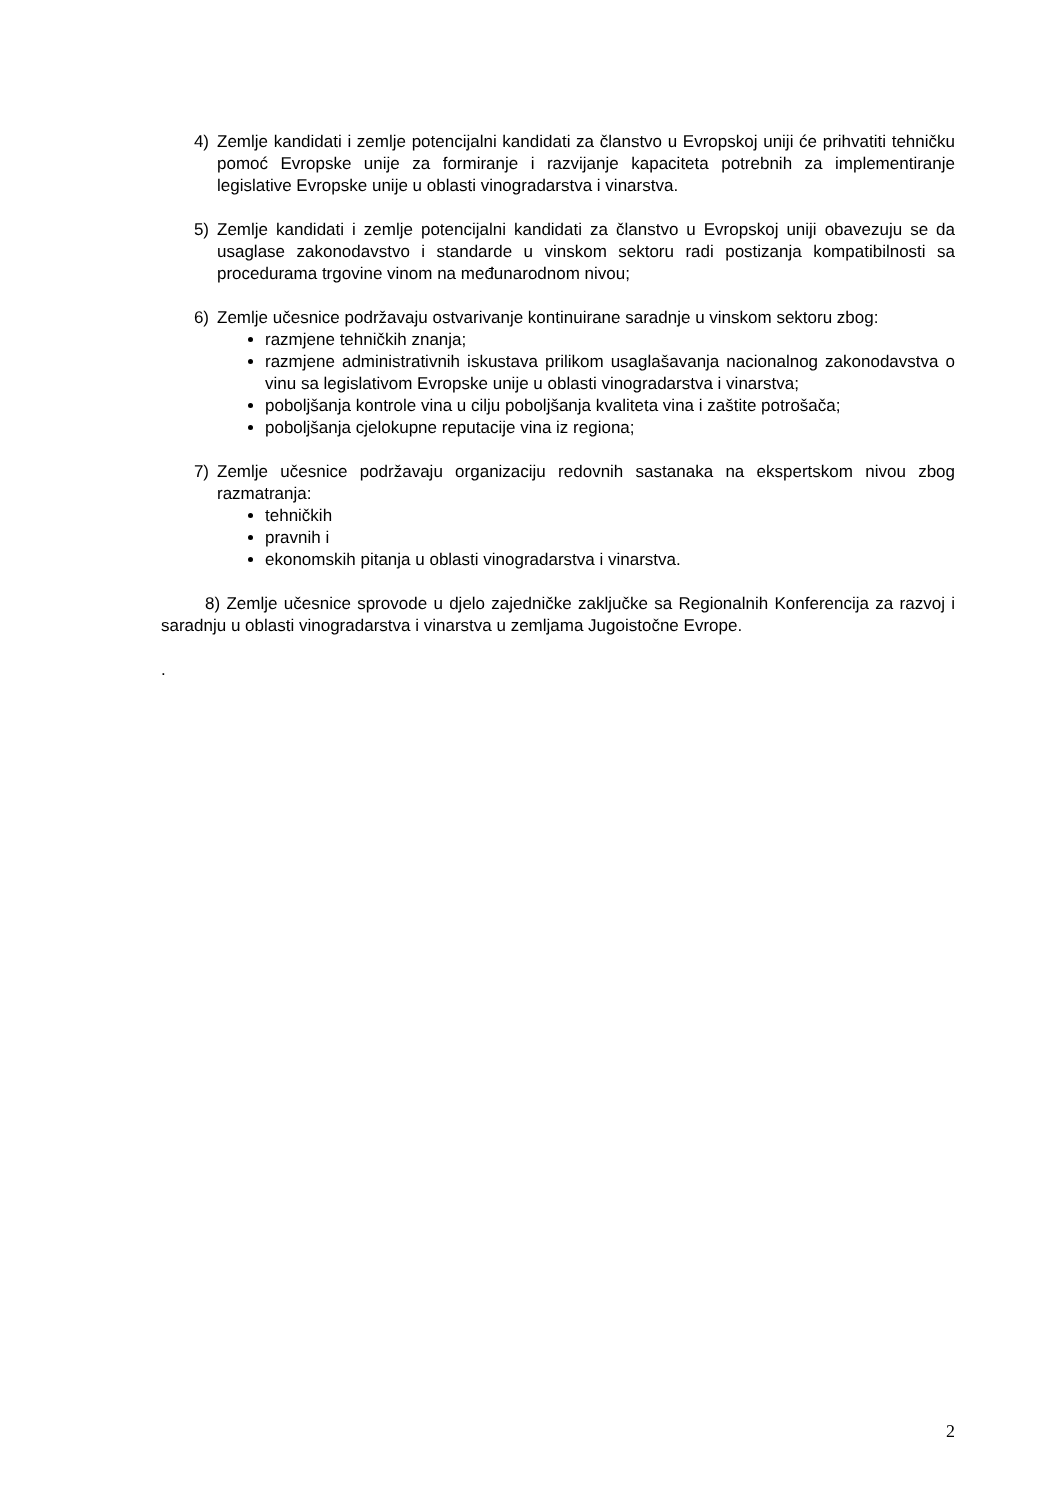4) Zemlje kandidati i zemlje potencijalni kandidati za članstvo u Evropskoj uniji će prihvatiti tehničku pomoć Evropske unije za formiranje i razvijanje kapaciteta potrebnih za implementiranje legislative Evropske unije u oblasti vinogradarstva i vinarstva.
5) Zemlje kandidati i zemlje potencijalni kandidati za članstvo u Evropskoj uniji obavezuju se da usaglase zakonodavstvo i standarde u vinskom sektoru radi postizanja kompatibilnosti sa procedurama trgovine vinom na međunarodnom nivou;
6) Zemlje učesnice podržavaju ostvarivanje kontinuirane saradnje u vinskom sektoru zbog:
razmjene tehničkih znanja;
razmjene administrativnih iskustava prilikom usaglašavanja nacionalnog zakonodavstva o vinu sa legislativom Evropske unije u oblasti vinogradarstva i vinarstva;
poboljšanja kontrole vina u cilju poboljšanja kvaliteta vina i zaštite potrošača;
poboljšanja cjelokupne reputacije vina iz regiona;
7) Zemlje učesnice podržavaju organizaciju redovnih sastanaka na ekspertskom nivou zbog razmatranja:
tehničkih
pravnih i
ekonomskih pitanja u oblasti vinogradarstva i vinarstva.
8) Zemlje učesnice sprovode u djelo zajedničke zaključke sa Regionalnih Konferencija za razvoj i saradnju u oblasti vinogradarstva i vinarstva u zemljama Jugoistočne Evrope.
.
2